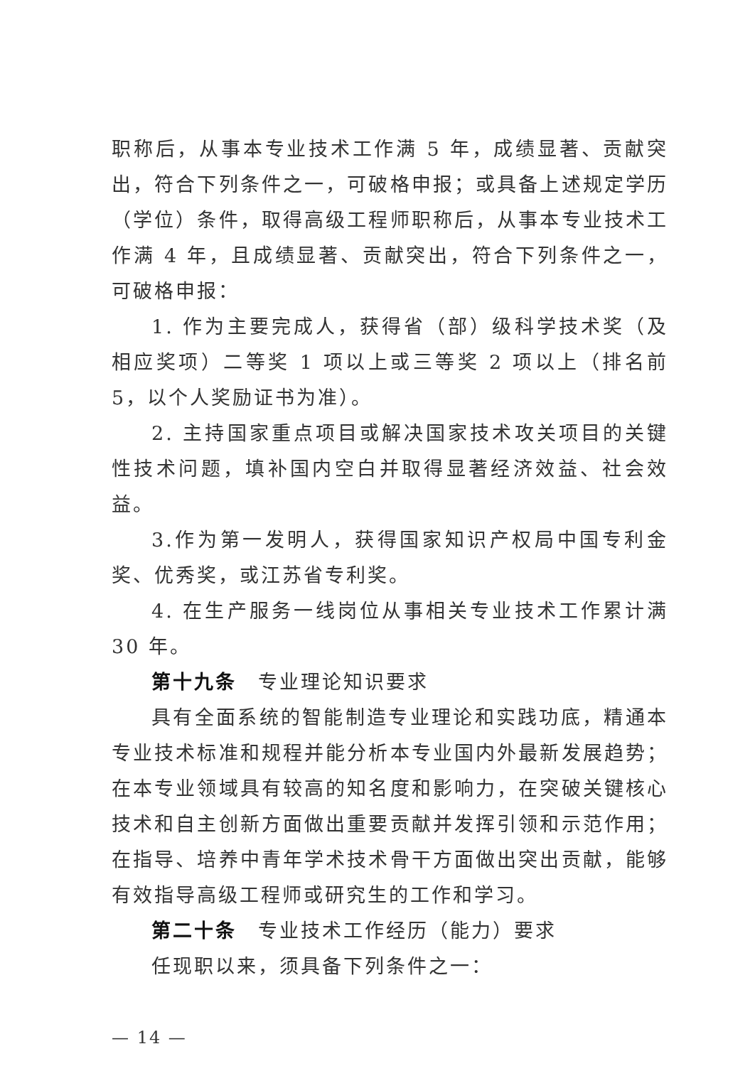职称后，从事本专业技术工作满 5 年，成绩显著、贡献突出，符合下列条件之一，可破格申报；或具备上述规定学历（学位）条件，取得高级工程师职称后，从事本专业技术工作满 4 年，且成绩显著、贡献突出，符合下列条件之一，可破格申报：
1. 作为主要完成人，获得省（部）级科学技术奖（及相应奖项）二等奖 1 项以上或三等奖 2 项以上（排名前 5，以个人奖励证书为准）。
2. 主持国家重点项目或解决国家技术攻关项目的关键性技术问题，填补国内空白并取得显著经济效益、社会效益。
3.作为第一发明人，获得国家知识产权局中国专利金奖、优秀奖，或江苏省专利奖。
4. 在生产服务一线岗位从事相关专业技术工作累计满 30 年。
第十九条　专业理论知识要求
具有全面系统的智能制造专业理论和实践功底，精通本专业技术标准和规程并能分析本专业国内外最新发展趋势；在本专业领域具有较高的知名度和影响力，在突破关键核心技术和自主创新方面做出重要贡献并发挥引领和示范作用；在指导、培养中青年学术技术骨干方面做出突出贡献，能够有效指导高级工程师或研究生的工作和学习。
第二十条　专业技术工作经历（能力）要求
任现职以来，须具备下列条件之一：
— 14 —